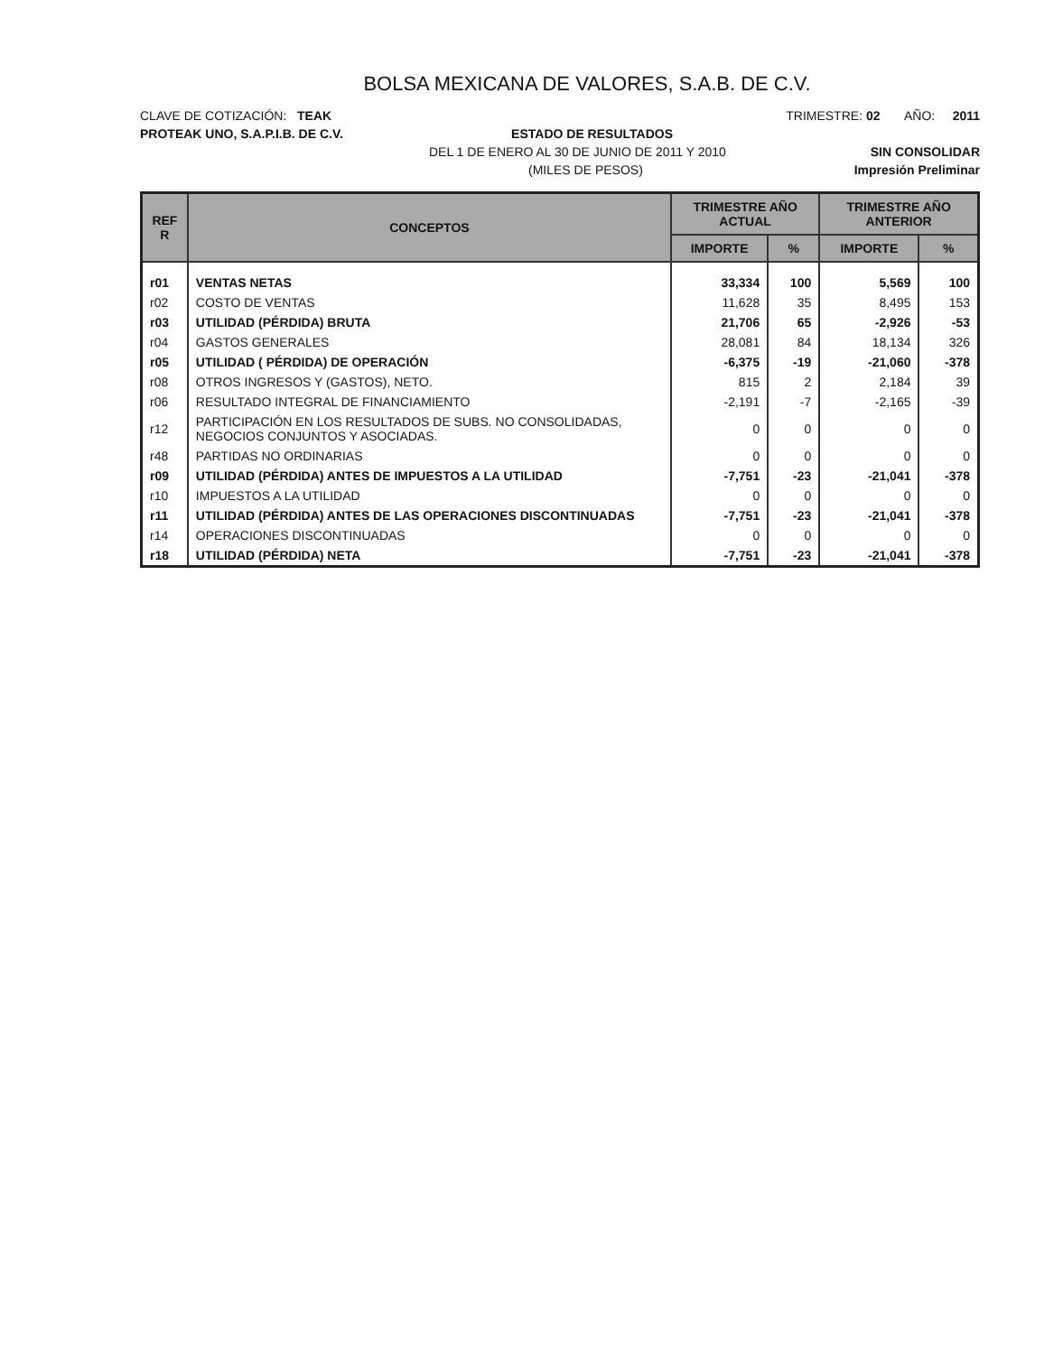BOLSA MEXICANA DE VALORES, S.A.B. DE C.V.
CLAVE DE COTIZACIÓN: TEAK TRIMESTRE: 02 AÑO: 2011
PROTEAK UNO, S.A.P.I.B. DE C.V. ESTADO DE RESULTADOS
DEL 1 DE ENERO AL 30 DE JUNIO DE 2011 Y 2010 SIN CONSOLIDAR
(MILES DE PESOS) Impresión Preliminar
| REF R | CONCEPTOS | TRIMESTRE AÑO ACTUAL | | TRIMESTRE AÑO ANTERIOR | |
| --- | --- | --- | --- | --- | --- |
| | | IMPORTE | % | IMPORTE | % |
| r01 | VENTAS NETAS | 33,334 | 100 | 5,569 | 100 |
| r02 | COSTO DE VENTAS | 11,628 | 35 | 8,495 | 153 |
| r03 | UTILIDAD (PÉRDIDA) BRUTA | 21,706 | 65 | -2,926 | -53 |
| r04 | GASTOS GENERALES | 28,081 | 84 | 18,134 | 326 |
| r05 | UTILIDAD ( PÉRDIDA) DE OPERACIÓN | -6,375 | -19 | -21,060 | -378 |
| r08 | OTROS INGRESOS Y (GASTOS), NETO. | 815 | 2 | 2,184 | 39 |
| r06 | RESULTADO INTEGRAL DE FINANCIAMIENTO | -2,191 | -7 | -2,165 | -39 |
| r12 | PARTICIPACIÓN EN LOS RESULTADOS DE SUBS. NO CONSOLIDADAS, NEGOCIOS CONJUNTOS Y ASOCIADAS. | 0 | 0 | 0 | 0 |
| r48 | PARTIDAS NO ORDINARIAS | 0 | 0 | 0 | 0 |
| r09 | UTILIDAD (PÉRDIDA) ANTES DE IMPUESTOS A LA UTILIDAD | -7,751 | -23 | -21,041 | -378 |
| r10 | IMPUESTOS A LA UTILIDAD | 0 | 0 | 0 | 0 |
| r11 | UTILIDAD (PÉRDIDA) ANTES DE LAS OPERACIONES DISCONTINUADAS | -7,751 | -23 | -21,041 | -378 |
| r14 | OPERACIONES DISCONTINUADAS | 0 | 0 | 0 | 0 |
| r18 | UTILIDAD (PÉRDIDA) NETA | -7,751 | -23 | -21,041 | -378 |